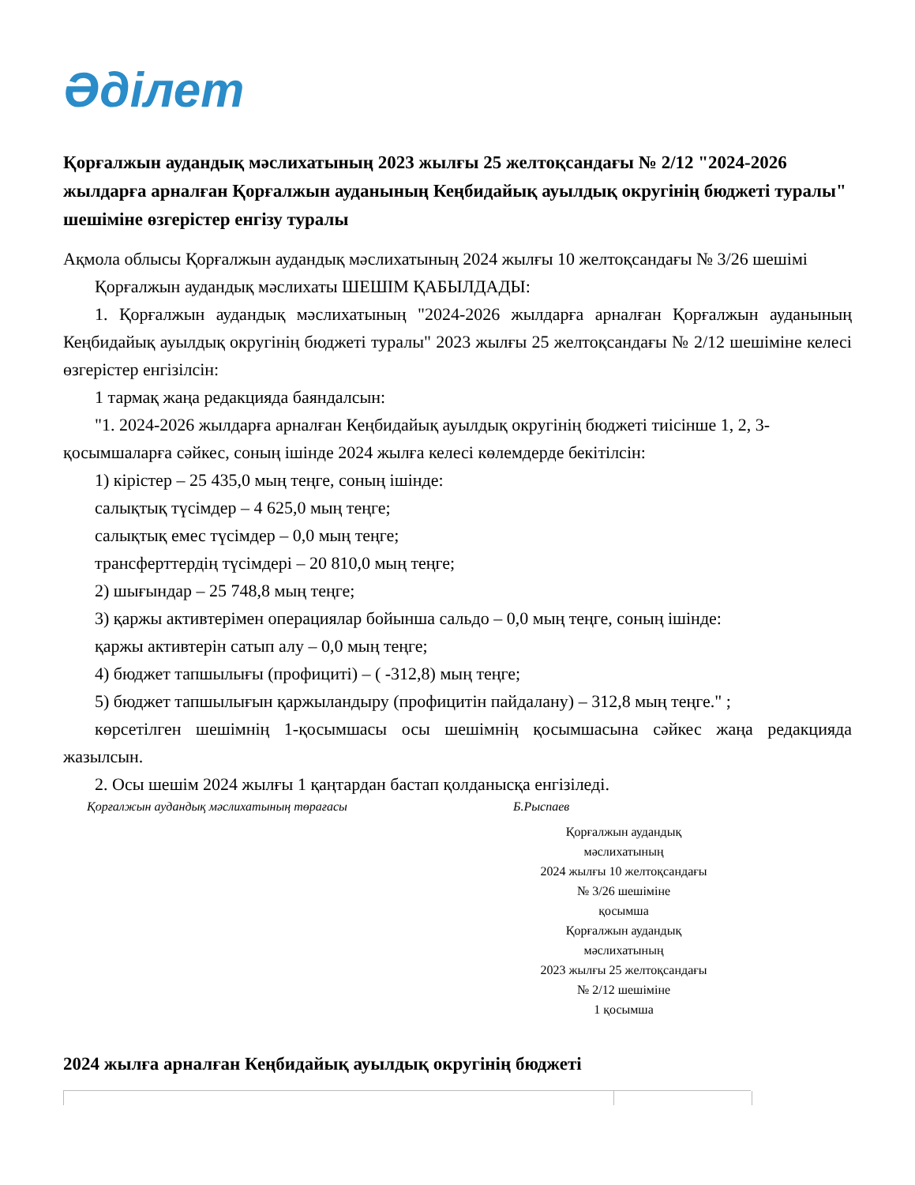Әділет
Қорғалжын аудандық мәслихатының 2023 жылғы 25 желтоқсандағы № 2/12 "2024-2026 жылдарға арналған Қорғалжын ауданының Кеңбидайық ауылдық округінің бюджеті туралы" шешіміне өзгерістер енгізу туралы
Ақмола облысы Қорғалжын аудандық мәслихатының 2024 жылғы 10 желтоқсандағы № 3/26 шешімі
Қорғалжын аудандық мәслихаты ШЕШІМ ҚАБЫЛДАДЫ:
1. Қорғалжын аудандық мәслихатының "2024-2026 жылдарға арналған Қорғалжын ауданының Кеңбидайық ауылдық округінің бюджеті туралы" 2023 жылғы 25 желтоқсандағы № 2/12 шешіміне келесі өзгерістер енгізілсін:
1 тармақ жаңа редакцияда баяндалсын:
"1. 2024-2026 жылдарға арналған Кеңбидайық ауылдық округінің бюджеті тиісінше 1, 2, 3- қосымшаларға сәйкес, соның ішінде 2024 жылға келесі көлемдерде бекітілсін:
1) кірістер – 25 435,0 мың теңге, соның ішінде:
салықтық түсімдер – 4 625,0 мың теңге;
салықтық емес түсімдер – 0,0 мың теңге;
трансферттердің түсімдері – 20 810,0 мың теңге;
2) шығындар – 25 748,8 мың теңге;
3) қаржы активтерімен операциялар бойынша сальдо – 0,0 мың теңге, соның ішінде:
қаржы активтерін сатып алу – 0,0 мың теңге;
4) бюджет тапшылығы (профициті) – ( -312,8) мың теңге;
5) бюджет тапшылығын қаржыландыру (профицитін пайдалану) – 312,8 мың теңге." ;
көрсетілген шешімнің 1-қосымшасы осы шешімнің қосымшасына сәйкес жаңа редакцияда жазылсын.
2. Осы шешім 2024 жылғы 1 қаңтардан бастап қолданысқа енгізіледі.
Қорғалжын аудандық мәслихатының төрағасы Б.Рыспаев
Қорғалжын аудандық
мәслихатының
2024 жылғы 10 желтоқсандағы
№ 3/26 шешіміне
қосымша
Қорғалжын аудандық
мәслихатының
2023 жылғы 25 желтоқсандағы
№ 2/12 шешіміне
1 қосымша
2024 жылға арналған Кеңбидайық ауылдық округінің бюджеті